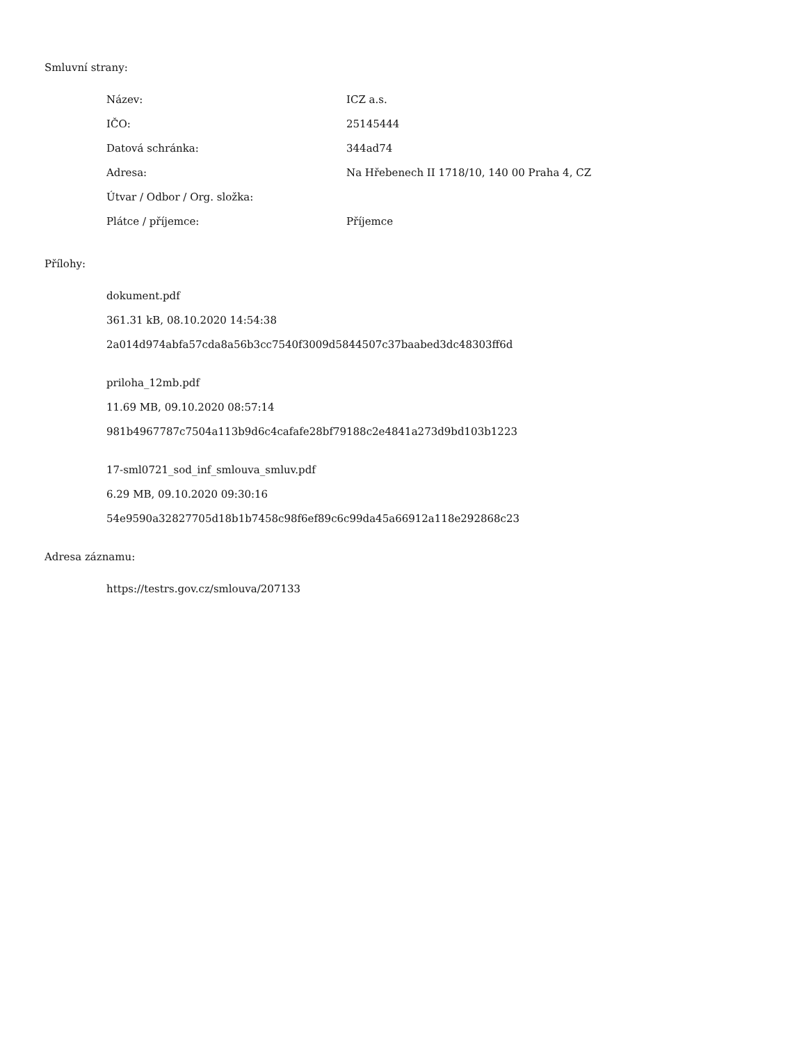Smluvní strany:
| Název: | ICZ a.s. |
| IČO: | 25145444 |
| Datová schránka: | 344ad74 |
| Adresa: | Na Hřebenech II 1718/10, 140 00 Praha 4, CZ |
| Útvar / Odbor / Org. složka: | |
| Plátce / příjemce: | Příjemce |
Přílohy:
dokument.pdf
361.31 kB, 08.10.2020 14:54:38
2a014d974abfa57cda8a56b3cc7540f3009d5844507c37baabed3dc48303ff6d
priloha_12mb.pdf
11.69 MB, 09.10.2020 08:57:14
981b4967787c7504a113b9d6c4cafafe28bf79188c2e4841a273d9bd103b1223
17-sml0721_sod_inf_smlouva_smluv.pdf
6.29 MB, 09.10.2020 09:30:16
54e9590a32827705d18b1b7458c98f6ef89c6c99da45a66912a118e292868c23
Adresa záznamu:
https://testrs.gov.cz/smlouva/207133